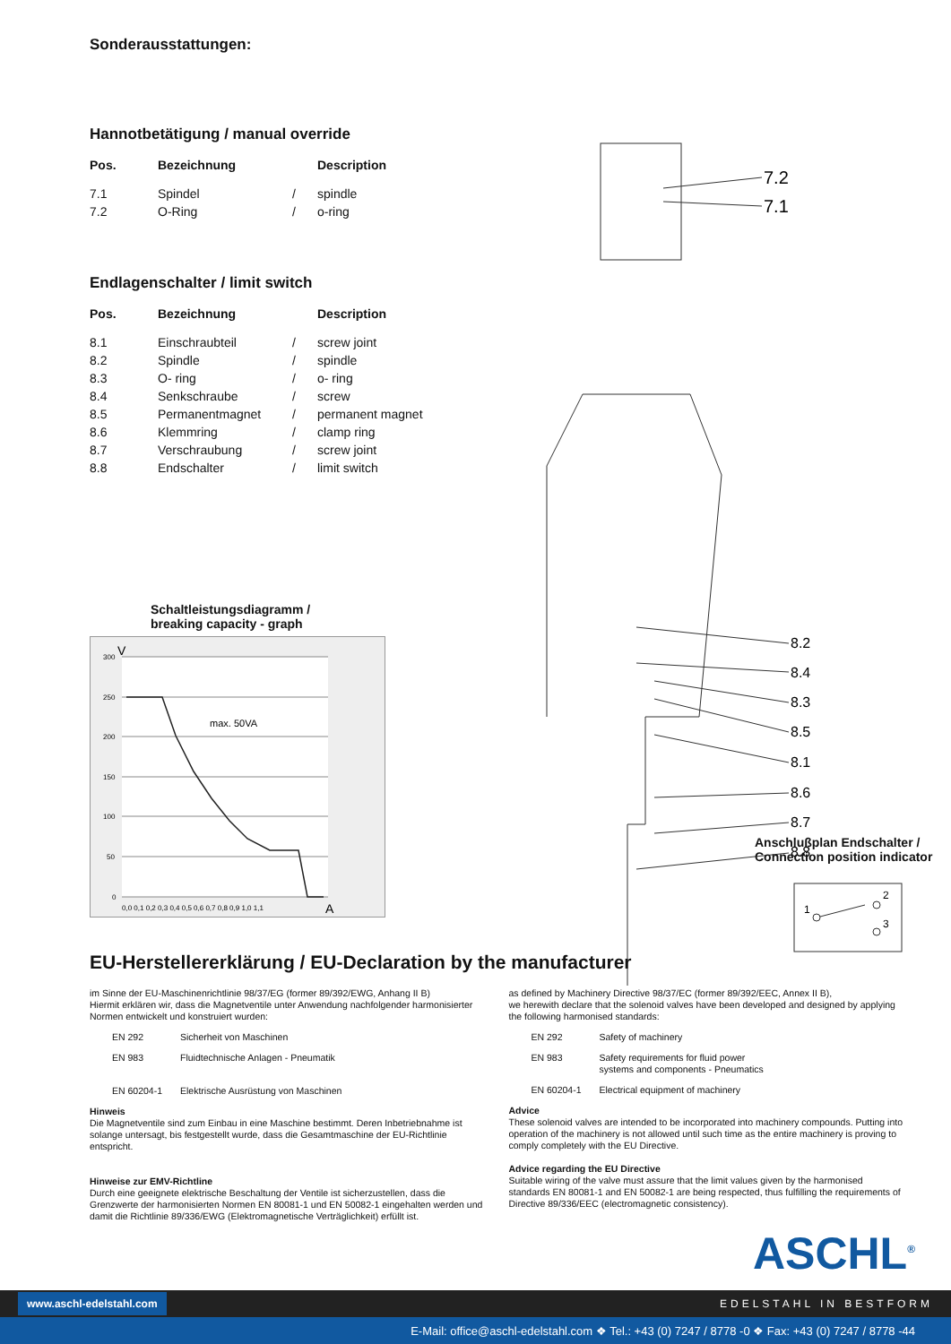Sonderausstattungen:
Hannotbetätigung / manual override
| Pos. | Bezeichnung | | Description |
| --- | --- | --- | --- |
| 7.1 | Spindel | / | spindle |
| 7.2 | O-Ring | / | o-ring |
Endlagenschalter / limit switch
| Pos. | Bezeichnung | | Description |
| --- | --- | --- | --- |
| 8.1 | Einschraubteil | / | screw joint |
| 8.2 | Spindle | / | spindle |
| 8.3 | O- ring | / | o- ring |
| 8.4 | Senkschraube | / | screw |
| 8.5 | Permanentmagnet | / | permanent magnet |
| 8.6 | Klemmring | / | clamp ring |
| 8.7 | Verschraubung | / | screw joint |
| 8.8 | Endschalter | / | limit switch |
Schaltleistungsdiagramm /
breaking capacity - graph
300
250
200
150
100
50
0
V
A
0,0 0,1 0,2 0,3 0,4 0,5 0,6 0,7 0,8 0,9 1,0 1,1
max. 50VA
7.2
7.1
8.2
8.4
8.3
8.5
8.1
8.6
8.7
8.8
Anschlußplan Endschalter /
Connection position indicator
1
2
3
EU-Herstellererklärung / EU-Declaration by the manufacturer
im Sinne der EU-Maschinenrichtlinie 98/37/EG (former 89/392/EWG, Anhang II B)
Hiermit erklären wir, dass die Magnetventile unter Anwendung nachfolgender harmonisierter Normen entwickelt und konstruiert wurden:
EN 292 Sicherheit von Maschinen
EN 983 Fluidtechnische Anlagen - Pneumatik
EN 60204-1 Elektrische Ausrüstung von Maschinen
Hinweis
Die Magnetventile sind zum Einbau in eine Maschine bestimmt. Deren Inbetriebnahme ist solange untersagt, bis festgestellt wurde, dass die Gesamtmaschine der EU-Richtlinie entspricht.
Hinweise zur EMV-Richtline
Durch eine geeignete elektrische Beschaltung der Ventile ist sicherzustellen, dass die Grenzwerte der harmonisierten Normen EN 80081-1 und EN 50082-1 eingehalten werden und damit die Richtlinie 89/336/EWG (Elektromagnetische Verträglichkeit) erfüllt ist.
as defined by Machinery Directive 98/37/EC (former 89/392/EEC, Annex II B),
we herewith declare that the solenoid valves have been developed and designed by applying the following harmonised standards:
EN 292 Safety of machinery
EN 983 Safety requirements for fluid power
systems and components - Pneumatics
EN 60204-1 Electrical equipment of machinery
Advice
These solenoid valves are intended to be incorporated into machinery compounds. Putting into operation of the machinery is not allowed until such time as the entire machinery is proving to comply completely with the EU Directive.
Advice regarding the EU Directive
Suitable wiring of the valve must assure that the limit values given by the harmonised standards EN 80081-1 and EN 50082-1 are being respected, thus fulfilling the requirements of Directive 89/336/EEC (electromagnetic consistency).
ASCHL<sup>®</sup>
www.aschl-edelstahl.com EDELSTAHL IN BESTFORM
E-Mail: office@aschl-edelstahl.com ❖ Tel.: +43 (0) 7247 / 8778 -0 ❖ Fax: +43 (0) 7247 / 8778 -44